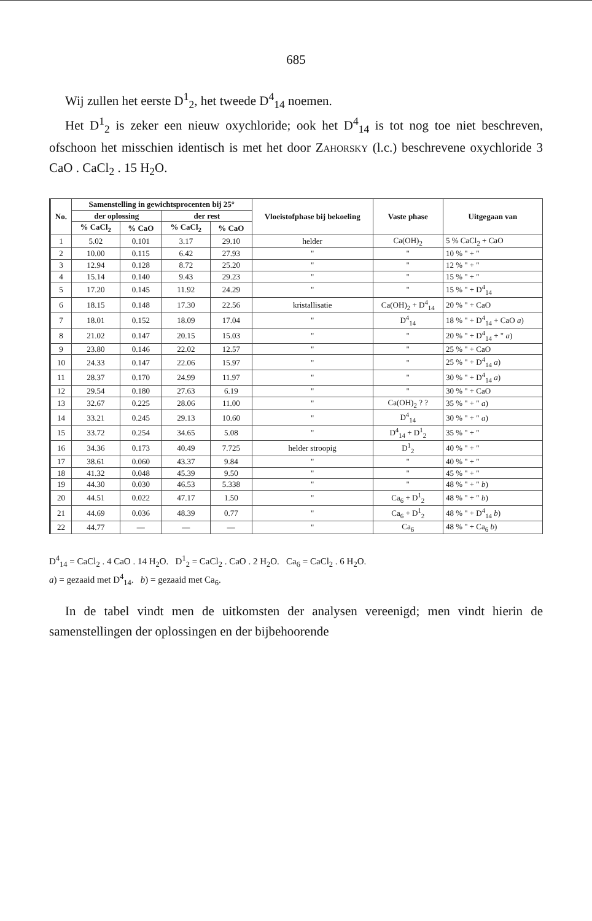685
Wij zullen het eerste D<sup>1</sup><sub>2</sub>, het tweede D<sup>4</sup><sub>14</sub> noemen.
Het D<sup>1</sup><sub>2</sub> is zeker een nieuw oxychloride; ook het D<sup>4</sup><sub>14</sub> is tot nog toe niet beschreven, ofschoon het misschien identisch is met het door Zahorsky (l.c.) beschrevene oxychloride 3 CaO . CaCl<sub>2</sub> . 15 H<sub>2</sub>O.
| No. | Samenstelling in gewichtsprocenten bij 25° | | | | Vloeistofphase bij bekoeling | Vaste phase | Uitgegaan van |
| --- | --- | --- | --- | --- | --- | --- | --- |
| | der oplossing | | der rest | | | | |
| | % CaCl<sub>2</sub> | % CaO | % CaCl<sub>2</sub> | % CaO | | | |
| 1 | 5.02 | 0.101 | 3.17 | 29.10 | helder | Ca(OH)<sub>2</sub> | 5 % CaCl<sub>2</sub> + CaO |
| 2 | 10.00 | 0.115 | 6.42 | 27.93 | " | " | 10 % " + " |
| 3 | 12.94 | 0.128 | 8.72 | 25.20 | " | " | 12 % " + " |
| 4 | 15.14 | 0.140 | 9.43 | 29.23 | " | " | 15 % " + " |
| 5 | 17.20 | 0.145 | 11.92 | 24.29 | " | " | 15 % " + D<sup>4</sup><sub>14</sub> |
| 6 | 18.15 | 0.148 | 17.30 | 22.56 | kristallisatie | Ca(OH)<sub>2</sub> + D<sup>4</sup><sub>14</sub> | 20 % " + CaO |
| 7 | 18.01 | 0.152 | 18.09 | 17.04 | " | D<sup>4</sup><sub>14</sub> | 18 % " + D<sup>4</sup><sub>14</sub> + CaO a ) |
| 8 | 21.02 | 0.147 | 20.15 | 15.03 | " | " | 20 % " + D<sup>4</sup><sub>14</sub> + " a ) |
| 9 | 23.80 | 0.146 | 22.02 | 12.57 | " | " | 25 % " + CaO |
| 10 | 24.33 | 0.147 | 22.06 | 15.97 | " | " | 25 % " + D<sup>4</sup><sub>14</sub> a ) |
| 11 | 28.37 | 0.170 | 24.99 | 11.97 | " | " | 30 % " + D<sup>4</sup><sub>14</sub> a ) |
| 12 | 29.54 | 0.180 | 27.63 | 6.19 | " | " | 30 % " + CaO |
| 13 | 32.67 | 0.225 | 28.06 | 11.00 | " | Ca(OH)<sub>2</sub> ? ? | 35 % " + " a ) |
| 14 | 33.21 | 0.245 | 29.13 | 10.60 | " | D<sup>4</sup><sub>14</sub> | 30 % " + " a ) |
| 15 | 33.72 | 0.254 | 34.65 | 5.08 | " | D<sup>4</sup><sub>14</sub> + D<sup>1</sup><sub>2</sub> | 35 % " + " |
| 16 | 34.36 | 0.173 | 40.49 | 7.725 | helder stroopig | D<sup>1</sup><sub>2</sub> | 40 % " + " |
| 17 | 38.61 | 0.060 | 43.37 | 9.84 | " | " | 40 % " + " |
| 18 | 41.32 | 0.048 | 45.39 | 9.50 | " | " | 45 % " + " |
| 19 | 44.30 | 0.030 | 46.53 | 5.338 | " | " | 48 % " + " b ) |
| 20 | 44.51 | 0.022 | 47.17 | 1.50 | " | Ca<sub>6</sub> + D<sup>1</sup><sub>2</sub> | 48 % " + " b ) |
| 21 | 44.69 | 0.036 | 48.39 | 0.77 | " | Ca<sub>6</sub> + D<sup>1</sup><sub>2</sub> | 48 % " + D<sup>4</sup><sub>14</sub> b ) |
| 22 | 44.77 | — | — | — | " | Ca<sub>6</sub> | 48 % " + Ca<sub>6</sub> b ) |
D<sup>4</sup><sub>14</sub> = CaCl<sub>2</sub> . 4 CaO . 14 H<sub>2</sub>O. D<sup>1</sup><sub>2</sub> = CaCl<sub>2</sub> . CaO . 2 H<sub>2</sub>O. Ca<sub>6</sub> = CaCl<sub>2</sub> . 6 H<sub>2</sub>O.
a) = gezaaid met D<sup>4</sup><sub>14</sub>. b) = gezaaid met Ca<sub>6</sub>.
In de tabel vindt men de uitkomsten der analysen vereenigd; men vindt hierin de samenstellingen der oplossingen en der bijbehoorende